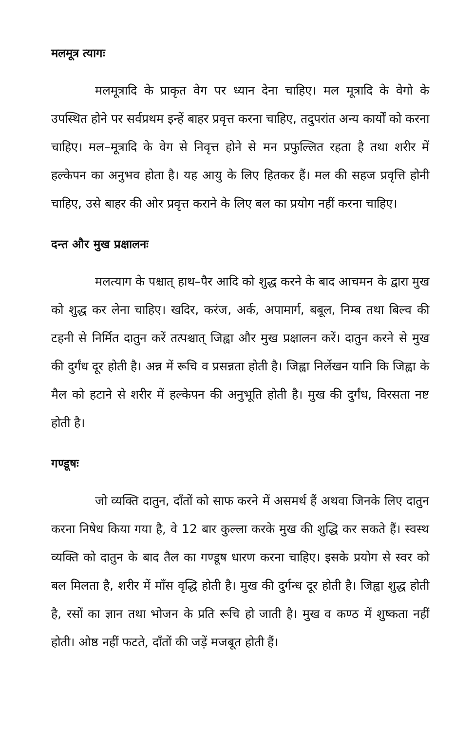मलमूत्र त्यागः
मलमूत्रादि के प्राकृत वेग पर ध्यान देना चाहिए। मल मूत्रादि के वेगो के उपस्थित होने पर सर्वप्रथम इन्हें बाहर प्रवृत्त करना चाहिए, तदुपरांत अन्य कार्यों को करना चाहिए। मल–मूत्रादि के वेग से निवृत्त होने से मन प्रफुल्लित रहता है तथा शरीर में हल्केपन का अनुभव होता है। यह आयु के लिए हितकर हैं। मल की सहज प्रवृत्ति होनी चाहिए, उसे बाहर की ओर प्रवृत्त कराने के लिए बल का प्रयोग नहीं करना चाहिए।
दन्त और मुख प्रक्षालनः
मलत्याग के पश्चात् हाथ–पैर आदि को शुद्ध करने के बाद आचमन के द्वारा मुख को शुद्ध कर लेना चाहिए। खदिर, करंज, अर्क, अपामार्ग, बबूल, निम्ब तथा बिल्व की टहनी से निर्मित दातुन करें तत्पश्चात् जिह्वा और मुख प्रक्षालन करें। दातुन करने से मुख की दुर्गंध दूर होती है। अन्न में रूचि व प्रसन्नता होती है। जिह्वा निर्लेखन यानि कि जिह्वा के मैल को हटाने से शरीर में हल्केपन की अनुभूति होती है। मुख की दुर्गंध, विरसता नष्ट होती है।
गण्डूषः
जो व्यक्ति दातुन, दाँतों को साफ करने में असमर्थ हैं अथवा जिनके लिए दातुन करना निषेध किया गया है, वे 12 बार कुल्ला करके मुख की शुद्धि कर सकते हैं। स्वस्थ व्यक्ति को दातुन के बाद तैल का गण्डूष धारण करना चाहिए। इसके प्रयोग से स्वर को बल मिलता है, शरीर में माँस वृद्धि होती है। मुख की दुर्गन्ध दूर होती है। जिह्वा शुद्ध होती है, रसों का ज्ञान तथा भोजन के प्रति रूचि हो जाती है। मुख व कण्ठ में शुष्कता नहीं होती। ओष्ठ नहीं फटते, दाँतों की जड़ें मजबूत होती हैं।